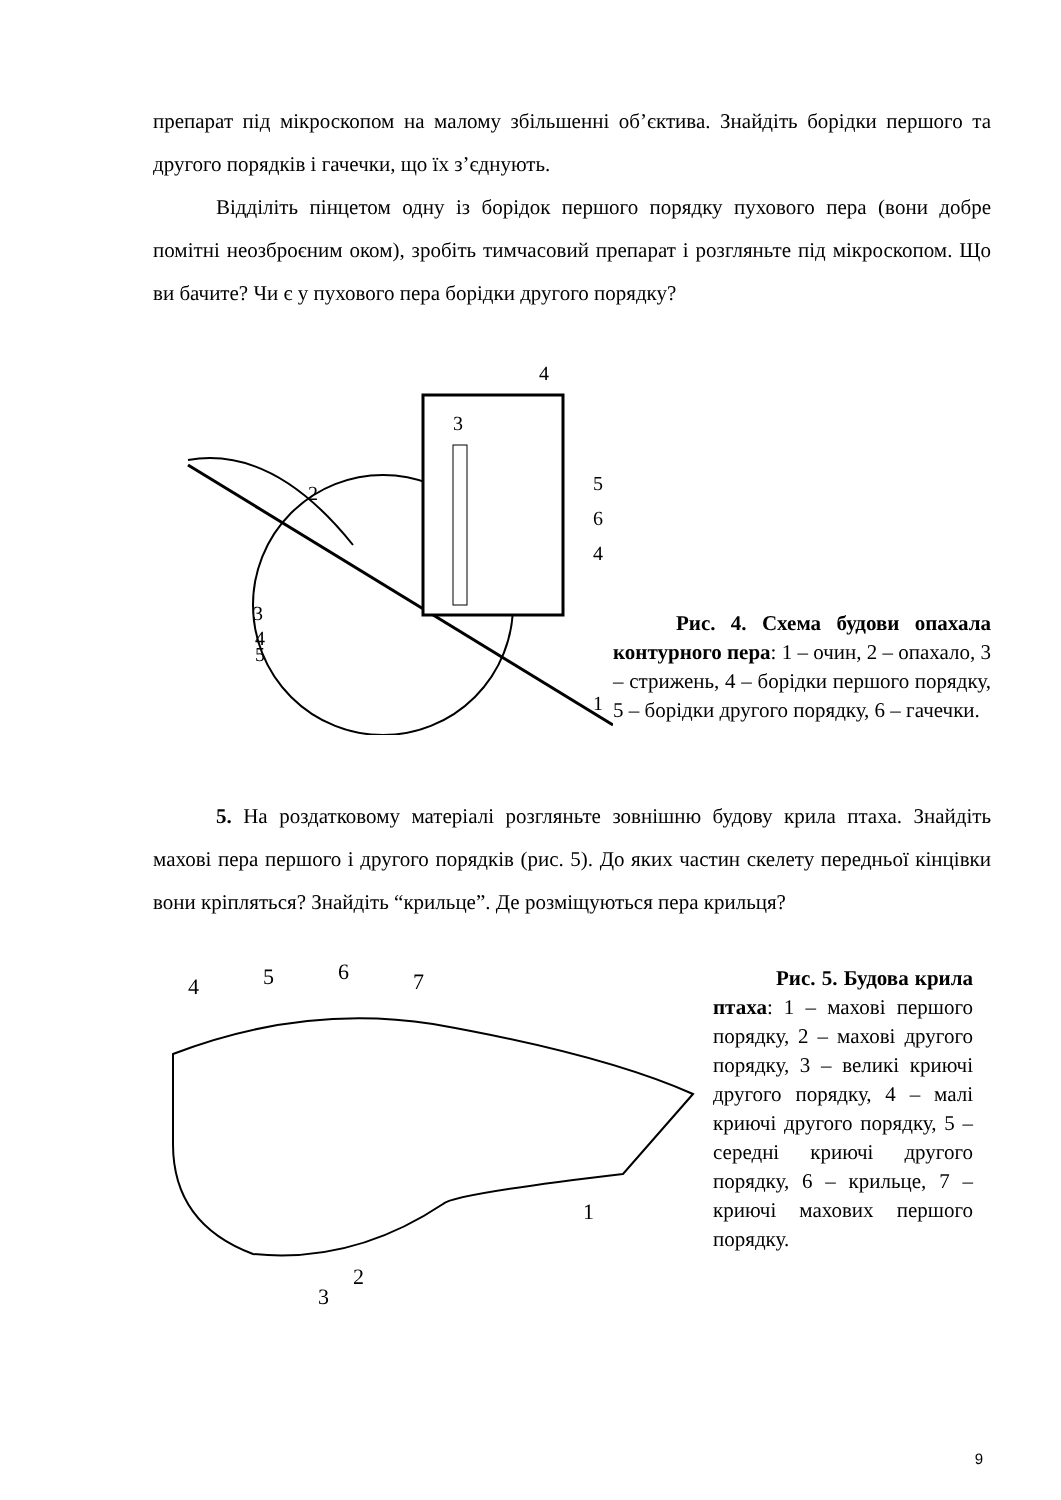препарат під мікроскопом на малому збільшенні об’єктива. Знайдіть борідки першого та другого порядків і гачечки, що їх з’єднують.
Відділіть пінцетом одну із борідок першого порядку пухового пера (вони добре помітні неозброєним оком), зробіть тимчасовий препарат і розгляньте під мікроскопом. Що ви бачите? Чи є у пухового пера борідки другого порядку?
4
3
5
6
4
2
3
4
5
1
Рис. 4. Схема будови опахала контурного пера: 1 – очин, 2 – опахало, 3 – стрижень, 4 – борідки першого порядку, 5 – борідки другого порядку, 6 – гачечки.
5. На роздатковому матеріалі розгляньте зовнішню будову крила птаха. Знайдіть махові пера першого і другого порядків (рис. 5). До яких частин скелету передньої кінцівки вони кріпляться? Знайдіть “крильце”. Де розміщуються пера крильця?
4
5
6
7
1
2
3
Рис. 5. Будова крила птаха: 1 – махові першого порядку, 2 – махові другого порядку, 3 – великі криючі другого порядку, 4 – малі криючі другого порядку, 5 – середні криючі другого порядку, 6 – крильце, 7 – криючі махових першого порядку.
9